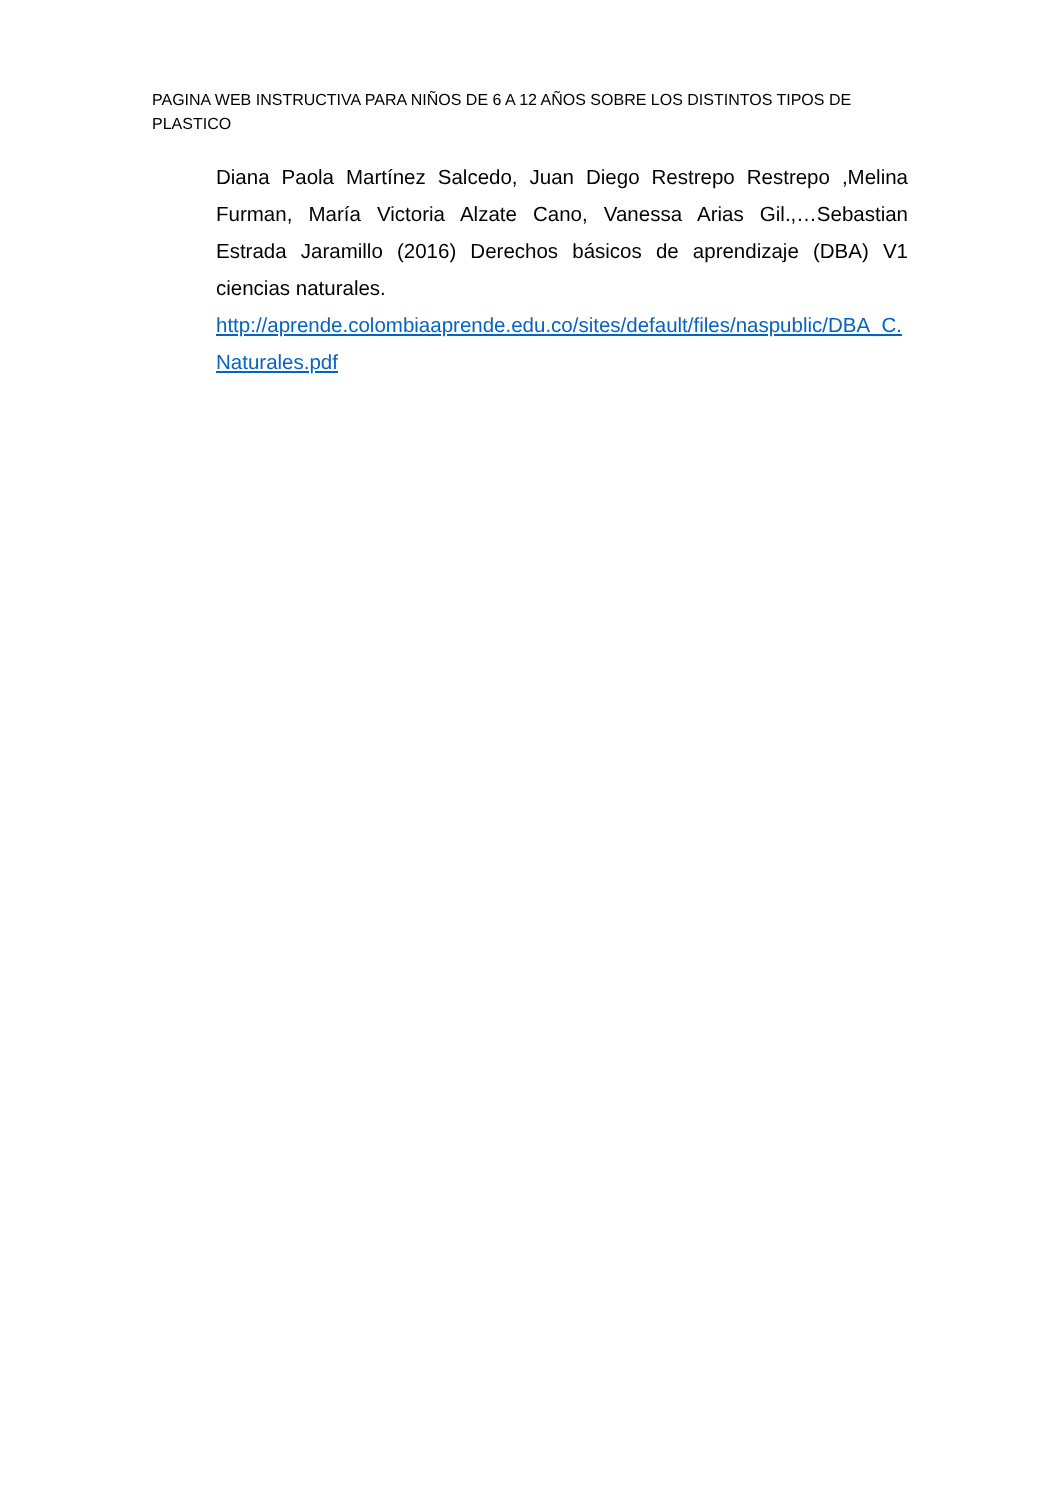PAGINA WEB INSTRUCTIVA PARA NIÑOS DE 6 A 12 AÑOS SOBRE LOS DISTINTOS TIPOS DE PLASTICO
Diana Paola Martínez Salcedo, Juan Diego Restrepo Restrepo ,Melina Furman, María Victoria Alzate Cano, Vanessa Arias Gil.,…Sebastian Estrada Jaramillo (2016) Derechos básicos de aprendizaje (DBA) V1 ciencias naturales.
http://aprende.colombiaaprende.edu.co/sites/default/files/naspublic/DBA_C.Naturales.pdf